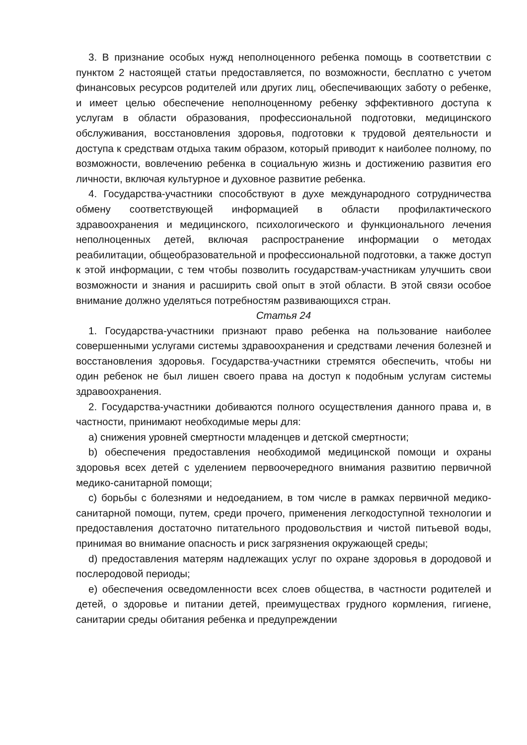3. В признание особых нужд неполноценного ребенка помощь в соответствии с пунктом 2 настоящей статьи предоставляется, по возможности, бесплатно с учетом финансовых ресурсов родителей или других лиц, обеспечивающих заботу о ребенке, и имеет целью обеспечение неполноценному ребенку эффективного доступа к услугам в области образования, профессиональной подготовки, медицинского обслуживания, восстановления здоровья, подготовки к трудовой деятельности и доступа к средствам отдыха таким образом, который приводит к наиболее полному, по возможности, вовлечению ребенка в социальную жизнь и достижению развития его личности, включая культурное и духовное развитие ребенка.
4. Государства-участники способствуют в духе международного сотрудничества обмену соответствующей информацией в области профилактического здравоохранения и медицинского, психологического и функционального лечения неполноценных детей, включая распространение информации о методах реабилитации, общеобразовательной и профессиональной подготовки, а также доступ к этой информации, с тем чтобы позволить государствам-участникам улучшить свои возможности и знания и расширить свой опыт в этой области. В этой связи особое внимание должно уделяться потребностям развивающихся стран.
Статья 24
1. Государства-участники признают право ребенка на пользование наиболее совершенными услугами системы здравоохранения и средствами лечения болезней и восстановления здоровья. Государства-участники стремятся обеспечить, чтобы ни один ребенок не был лишен своего права на доступ к подобным услугам системы здравоохранения.
2. Государства-участники добиваются полного осуществления данного права и, в частности, принимают необходимые меры для:
a) снижения уровней смертности младенцев и детской смертности;
b) обеспечения предоставления необходимой медицинской помощи и охраны здоровья всех детей с уделением первоочередного внимания развитию первичной медико-санитарной помощи;
c) борьбы с болезнями и недоеданием, в том числе в рамках первичной медико-санитарной помощи, путем, среди прочего, применения легкодоступной технологии и предоставления достаточно питательного продовольствия и чистой питьевой воды, принимая во внимание опасность и риск загрязнения окружающей среды;
d) предоставления матерям надлежащих услуг по охране здоровья в дородовой и послеродовой периоды;
e) обеспечения осведомленности всех слоев общества, в частности родителей и детей, о здоровье и питании детей, преимуществах грудного кормления, гигиене, санитарии среды обитания ребенка и предупреждении